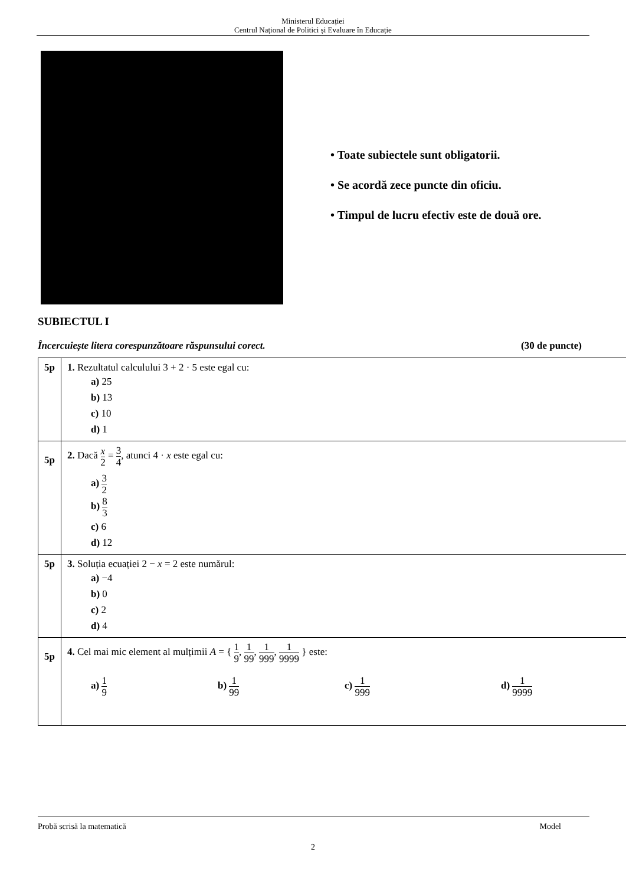Ministerul Educației
Centrul Național de Politici și Evaluare în Educație
• Toate subiectele sunt obligatorii.
• Se acordă zece puncte din oficiu.
• Timpul de lucru efectiv este de două ore.
SUBIECTUL I
Încercuiește litera corespunzătoare răspunsului corect. (30 de puncte)
| 5p | 1. Rezultatul calculului 3 + 2 · 5 este egal cu: a) 25 b) 13 c) 10 d) 1 |
| 5p | 2. Dacă x 2 = 3 4 , atunci 4 · x este egal cu: a) 3 2 b) 8 3 c) 6 d) 12 |
| 5p | 3. Soluția ecuației 2 − x = 2 este numărul: a) −4 b) 0 c) 2 d) 4 |
| 5p | 4. Cel mai mic element al mulțimii A = { 1 9 , 1 99 , 1 999 , 1 9999 } este: a) 1 9 b) 1 99 c) 1 999 d) 1 9999 |
Probă scrisă la matematică Model
2